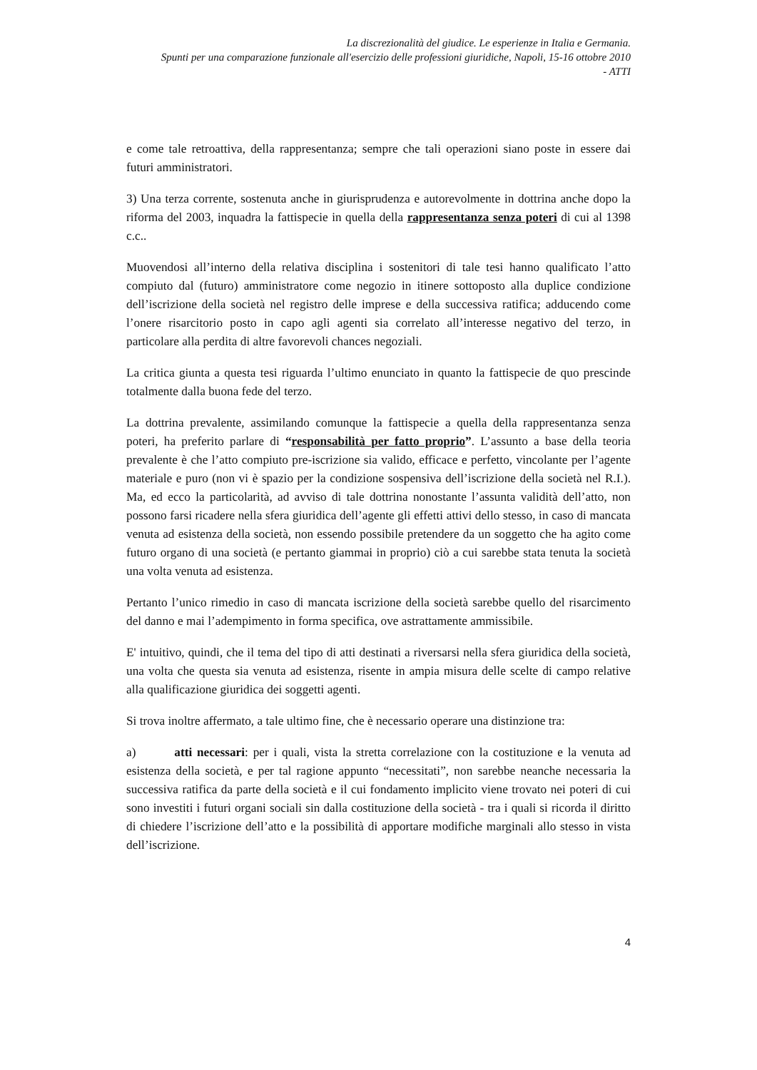La discrezionalità del giudice. Le esperienze in Italia e Germania.
Spunti per una comparazione funzionale all'esercizio delle professioni giuridiche, Napoli, 15-16 ottobre 2010
- ATTI
e come tale retroattiva, della rappresentanza; sempre che tali operazioni siano poste in essere dai futuri amministratori.
3) Una terza corrente, sostenuta anche in giurisprudenza e autorevolmente in dottrina anche dopo la riforma del 2003, inquadra la fattispecie in quella della rappresentanza senza poteri di cui al 1398 c.c..
Muovendosi all’interno della relativa disciplina i sostenitori di tale tesi hanno qualificato l’atto compiuto dal (futuro) amministratore come negozio in itinere sottoposto alla duplice condizione dell’iscrizione della società nel registro delle imprese e della successiva ratifica; adducendo come l’onere risarcitorio posto in capo agli agenti sia correlato all’interesse negativo del terzo, in particolare alla perdita di altre favorevoli chances negoziali.
La critica giunta a questa tesi riguarda l’ultimo enunciato in quanto la fattispecie de quo prescinde totalmente dalla buona fede del terzo.
La dottrina prevalente, assimilando comunque la fattispecie a quella della rappresentanza senza poteri, ha preferito parlare di “responsabilità per fatto proprio”. L’assunto a base della teoria prevalente è che l’atto compiuto pre-iscrizione sia valido, efficace e perfetto, vincolante per l’agente materiale e puro (non vi è spazio per la condizione sospensiva dell’iscrizione della società nel R.I.). Ma, ed ecco la particolarità, ad avviso di tale dottrina nonostante l’assunta validità dell’atto, non possono farsi ricadere nella sfera giuridica dell’agente gli effetti attivi dello stesso, in caso di mancata venuta ad esistenza della società, non essendo possibile pretendere da un soggetto che ha agito come futuro organo di una società (e pertanto giammai in proprio) ciò a cui sarebbe stata tenuta la società una volta venuta ad esistenza.
Pertanto l’unico rimedio in caso di mancata iscrizione della società sarebbe quello del risarcimento del danno e mai l’adempimento in forma specifica, ove astrattamente ammissibile.
E' intuitivo, quindi, che il tema del tipo di atti destinati a riversarsi nella sfera giuridica della società, una volta che questa sia venuta ad esistenza, risente in ampia misura delle scelte di campo relative alla qualificazione giuridica dei soggetti agenti.
Si trova inoltre affermato, a tale ultimo fine, che è necessario operare una distinzione tra:
a) atti necessari: per i quali, vista la stretta correlazione con la costituzione e la venuta ad esistenza della società, e per tal ragione appunto “necessitati”, non sarebbe neanche necessaria la successiva ratifica da parte della società e il cui fondamento implicito viene trovato nei poteri di cui sono investiti i futuri organi sociali sin dalla costituzione della società - tra i quali si ricorda il diritto di chiedere l’iscrizione dell’atto e la possibilità di apportare modifiche marginali allo stesso in vista dell’iscrizione.
4